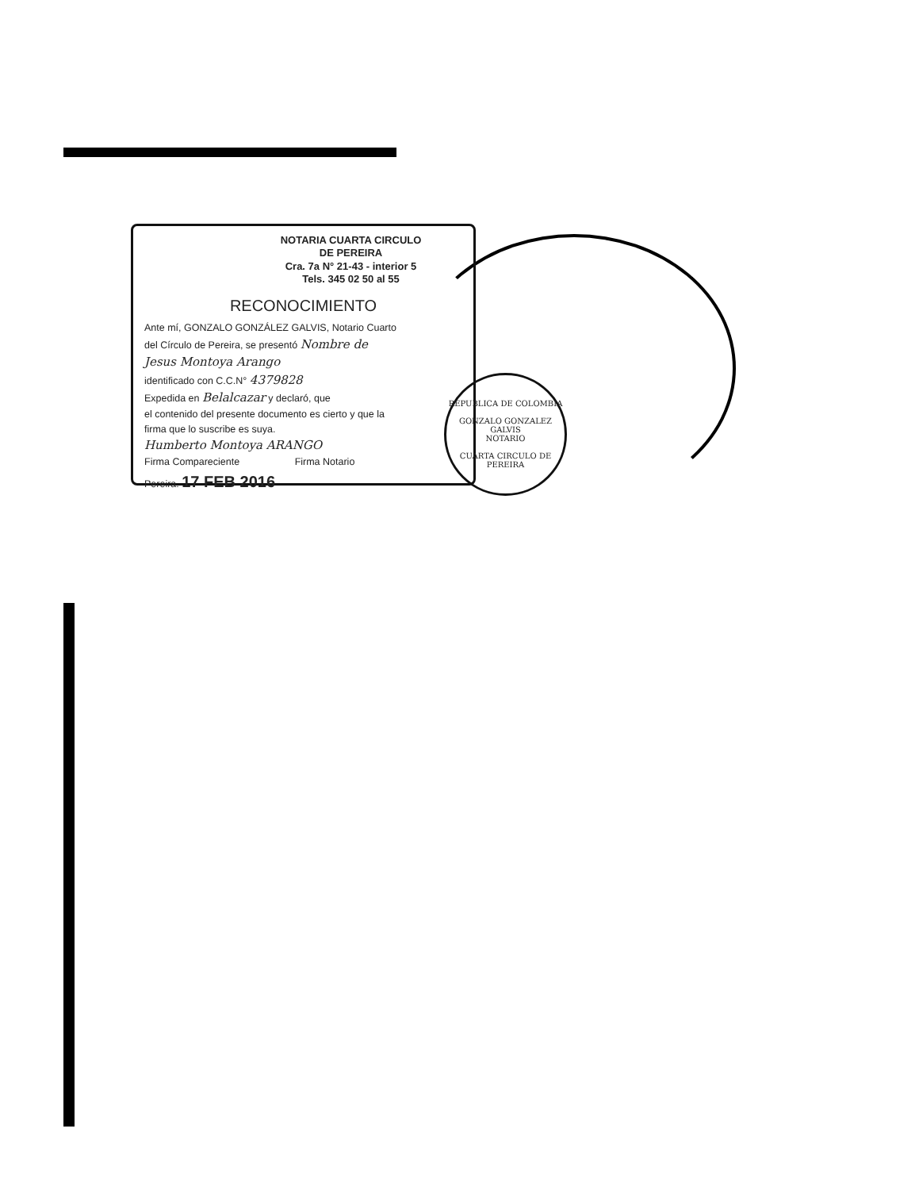NOTARIA CUARTA CIRCULO
DE PEREIRA
Cra. 7a N° 21-43 - interior 5
Tels. 345 02 50 al 55
RECONOCIMIENTO
Ante mí, GONZALO GONZÁLEZ GALVIS, Notario Cuarto
del Círculo de Pereira, se presentó Nombre de
Jesus Montoya Arango
identificado con C.C.N° 4379828
Expedida en Belalcazar y declaró, que
el contenido del presente documento es cierto y que la
firma que lo suscribe es suya.
Humberto Montoya ARANGO
Firma Compareciente Firma Notario
Pereira. 17 FEB 2016
REPUBLICA DE COLOMBIA
GONZALO GONZALEZ GALVIS
NOTARIO
CUARTA CIRCULO DE PEREIRA